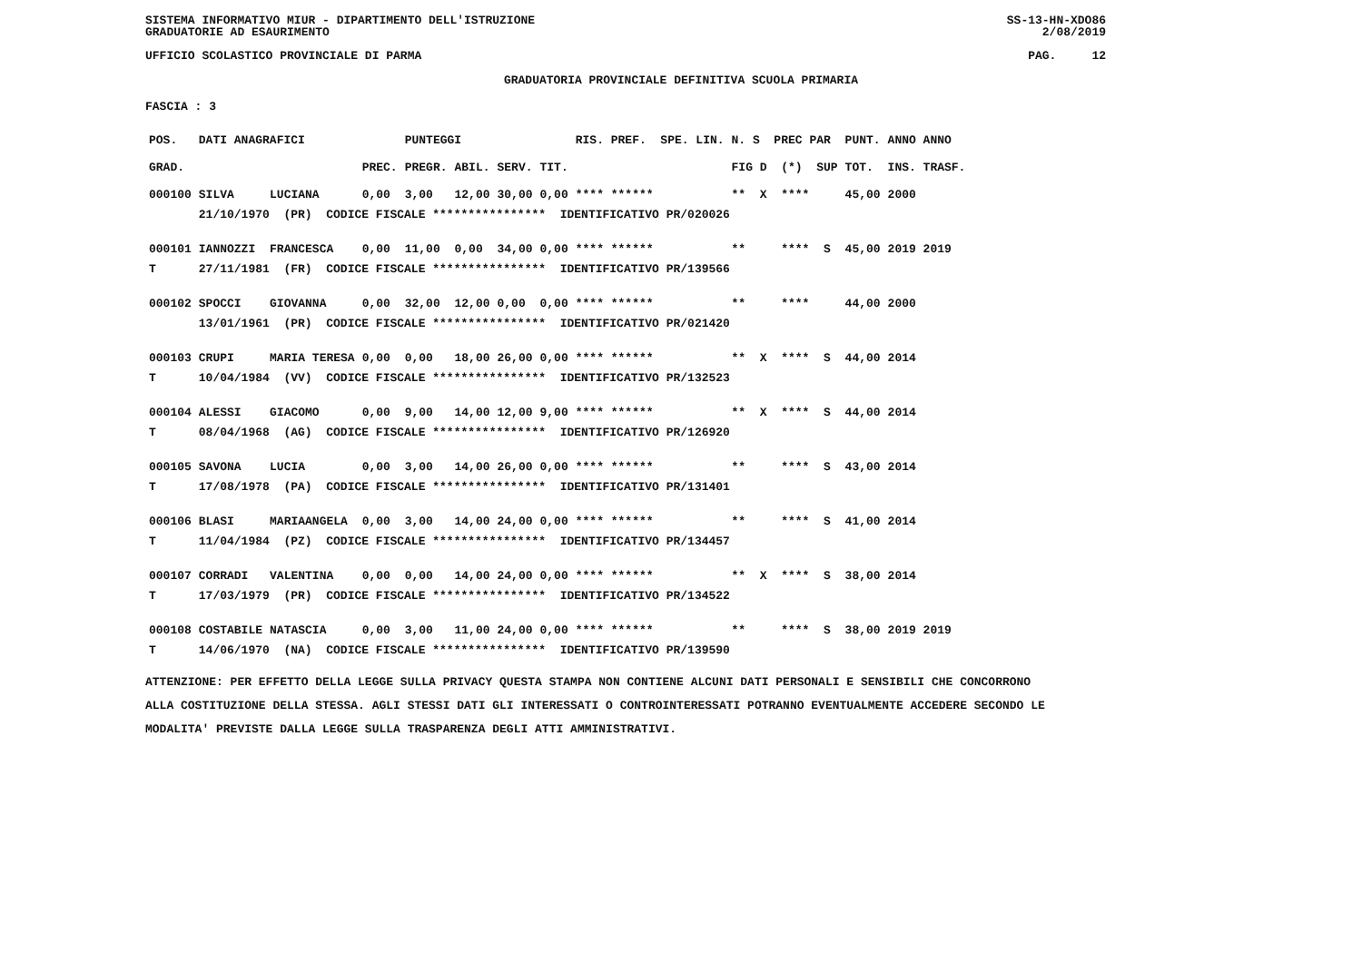SISTEMA INFORMATIVO MIUR - DIPARTIMENTO DELL'ISTRUZIONE
GRADUATORIE AD ESAURIMENTO SS-13-HN-XDO86
2/08/2019
UFFICIO SCOLASTICO PROVINCIALE DI PARMA PAG. 12
GRADUATORIA PROVINCIALE DEFINITIVA SCUOLA PRIMARIA
FASCIA : 3
| POS. | DATI ANAGRAFICI | | | PUNTEGGI | | | | RIS. PREF. SPE. LIN. | N. S PREC PAR | PUNT. | ANNO ANNO |
| --- | --- | --- | --- | --- | --- | --- | --- | --- | --- | --- | --- |
| GRAD. | | | PREC. | PREGR. | ABIL. | SERV. | TIT. | | FIG D (*) SUP | TOT. | INS. TRASF. |
| 000100 | SILVA | LUCIANA | 0,00 | 3,00 | 12,00 | 30,00 | 0,00 | **** ****** | ** X **** | 45,00 | 2000 |
| | 21/10/1970 (PR) CODICE FISCALE **************** IDENTIFICATIVO PR/020026 | | | | | | | | | | |
| 000101 | IANNOZZI | FRANCESCA | 0,00 | 11,00 | 0,00 | 34,00 | 0,00 | **** ****** | ** **** S | 45,00 | 2019 2019 |
| T | 27/11/1981 (FR) CODICE FISCALE **************** IDENTIFICATIVO PR/139566 | | | | | | | | | | |
| 000102 | SPOCCI | GIOVANNA | 0,00 | 32,00 | 12,00 | 0,00 | 0,00 | **** ****** | ** **** | 44,00 | 2000 |
| | 13/01/1961 (PR) CODICE FISCALE **************** IDENTIFICATIVO PR/021420 | | | | | | | | | | |
| 000103 | CRUPI | MARIA TERESA | 0,00 | 0,00 | 18,00 | 26,00 | 0,00 | **** ****** | ** X **** S | 44,00 | 2014 |
| T | 10/04/1984 (VV) CODICE FISCALE **************** IDENTIFICATIVO PR/132523 | | | | | | | | | | |
| 000104 | ALESSI | GIACOMO | 0,00 | 9,00 | 14,00 | 12,00 | 9,00 | **** ****** | ** X **** S | 44,00 | 2014 |
| T | 08/04/1968 (AG) CODICE FISCALE **************** IDENTIFICATIVO PR/126920 | | | | | | | | | | |
| 000105 | SAVONA | LUCIA | 0,00 | 3,00 | 14,00 | 26,00 | 0,00 | **** ****** | ** **** S | 43,00 | 2014 |
| T | 17/08/1978 (PA) CODICE FISCALE **************** IDENTIFICATIVO PR/131401 | | | | | | | | | | |
| 000106 | BLASI | MARIAANGELA | 0,00 | 3,00 | 14,00 | 24,00 | 0,00 | **** ****** | ** **** S | 41,00 | 2014 |
| T | 11/04/1984 (PZ) CODICE FISCALE **************** IDENTIFICATIVO PR/134457 | | | | | | | | | | |
| 000107 | CORRADI | VALENTINA | 0,00 | 0,00 | 14,00 | 24,00 | 0,00 | **** ****** | ** X **** S | 38,00 | 2014 |
| T | 17/03/1979 (PR) CODICE FISCALE **************** IDENTIFICATIVO PR/134522 | | | | | | | | | | |
| 000108 | COSTABILE | NATASCIA | 0,00 | 3,00 | 11,00 | 24,00 | 0,00 | **** ****** | ** **** S | 38,00 | 2019 2019 |
| T | 14/06/1970 (NA) CODICE FISCALE **************** IDENTIFICATIVO PR/139590 | | | | | | | | | | |
ATTENZIONE: PER EFFETTO DELLA LEGGE SULLA PRIVACY QUESTA STAMPA NON CONTIENE ALCUNI DATI PERSONALI E SENSIBILI CHE CONCORRONO
ALLA COSTITUZIONE DELLA STESSA. AGLI STESSI DATI GLI INTERESSATI O CONTROINTERESSATI POTRANNO EVENTUALMENTE ACCEDERE SECONDO LE
MODALITA' PREVISTE DALLA LEGGE SULLA TRASPARENZA DEGLI ATTI AMMINISTRATIVI.